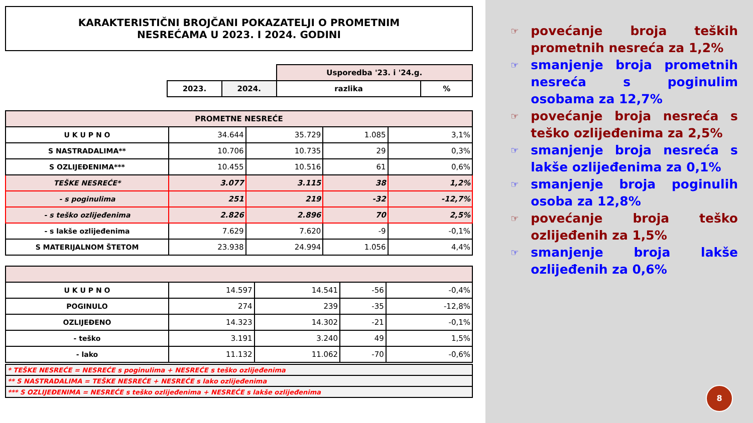KARAKTERISTIČNI BROJČANI POKAZATELJI O PROMETNIM
NESREĆAMA U 2023. I 2024. GODINI
| | | Usporedba '23. i '24.g. | |
| 2023. | 2024. | razlika | % |
| PROMETNE NESREĆE | | | | |
| U K U P N O | 34.644 | 35.729 | 1.085 | 3,1% |
| S NASTRADALIMA** | 10.706 | 10.735 | 29 | 0,3% |
| S OZLIJEĐENIMA*** | 10.455 | 10.516 | 61 | 0,6% |
| TEŠKE NESREĆE* | 3.077 | 3.115 | 38 | 1,2% |
| - s poginulima | 251 | 219 | -32 | -12,7% |
| - s teško ozlijeđenima | 2.826 | 2.896 | 70 | 2,5% |
| - s lakše ozlijeđenima | 7.629 | 7.620 | -9 | -0,1% |
| S MATERIJALNOM ŠTETOM | 23.938 | 24.994 | 1.056 | 4,4% |
| U K U P N O | 14.597 | 14.541 | -56 | -0,4% |
| POGINULO | 274 | 239 | -35 | -12,8% |
| OZLIJEĐENO | 14.323 | 14.302 | -21 | -0,1% |
| - teško | 3.191 | 3.240 | 49 | 1,5% |
| - lako | 11.132 | 11.062 | -70 | -0,6% |
| * TEŠKE NESREĆE = NESREĆE s poginulima + NESREĆE s teško ozlijeđenima |
| ** S NASTRADALIMA = TEŠKE NESREĆE + NESREĆE s lako ozlijeđenima |
| *** S OZLIJEĐENIMA = NESREĆE s teško ozlijeđenima + NESREĆE s lakše ozlijeđenima |
☞ povećanje broja teških prometnih nesreća za 1,2%
☞ smanjenje broja prometnih nesreća s poginulim osobama za 12,7%
☞ povećanje broja nesreća s teško ozlijeđenima za 2,5%
☞ smanjenje broja nesreća s lakše ozlijeđenima za 0,1%
☞ smanjenje broja poginulih osoba za 12,8%
☞ povećanje broja teško ozlijeđenih za 1,5%
☞ smanjenje broja lakše ozlijeđenih za 0,6%
8